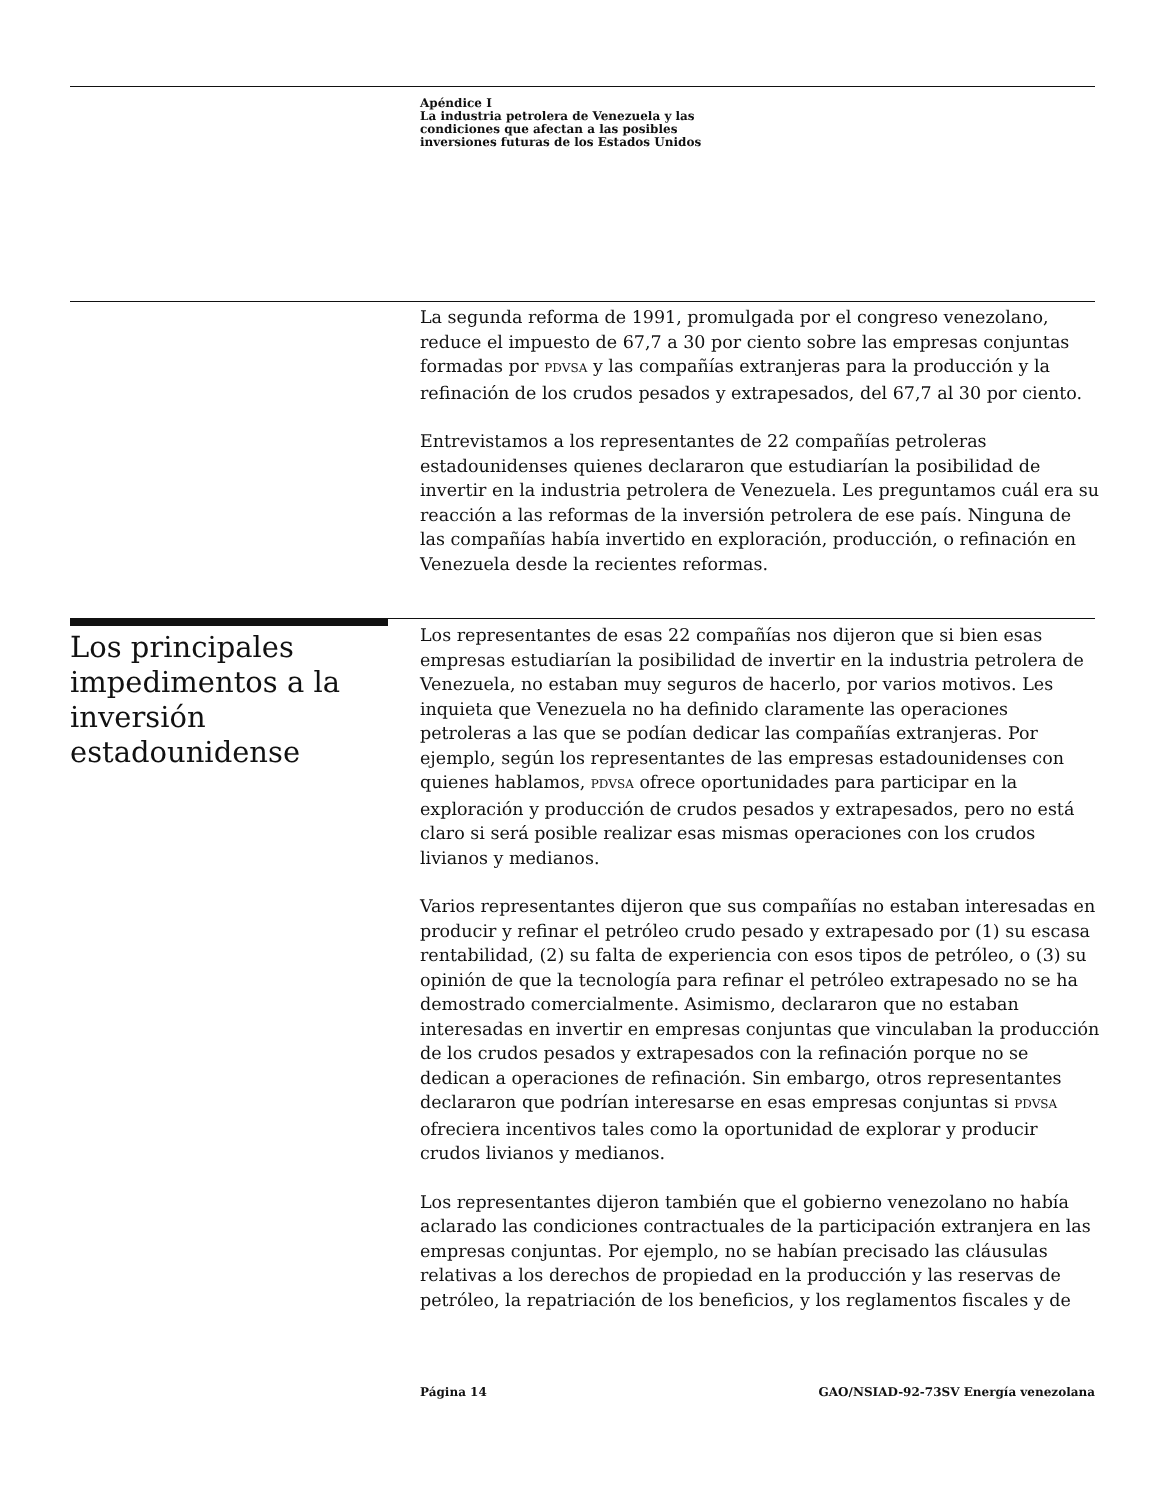Apéndice I
La industria petrolera de Venezuela y las
condiciones que afectan a las posibles
inversiones futuras de los Estados Unidos
La segunda reforma de 1991, promulgada por el congreso venezolano, reduce el impuesto de 67,7 a 30 por ciento sobre las empresas conjuntas formadas por PDVSA y las compañías extranjeras para la producción y la refinación de los crudos pesados y extrapesados, del 67,7 al 30 por ciento.
Entrevistamos a los representantes de 22 compañías petroleras estadounidenses quienes declararon que estudiarían la posibilidad de invertir en la industria petrolera de Venezuela. Les preguntamos cuál era su reacción a las reformas de la inversión petrolera de ese país. Ninguna de las compañías había invertido en exploración, producción, o refinación en Venezuela desde la recientes reformas.
Los principales impedimentos a la inversión estadounidense
Los representantes de esas 22 compañías nos dijeron que si bien esas empresas estudiarían la posibilidad de invertir en la industria petrolera de Venezuela, no estaban muy seguros de hacerlo, por varios motivos. Les inquieta que Venezuela no ha definido claramente las operaciones petroleras a las que se podían dedicar las compañías extranjeras. Por ejemplo, según los representantes de las empresas estadounidenses con quienes hablamos, PDVSA ofrece oportunidades para participar en la exploración y producción de crudos pesados y extrapesados, pero no está claro si será posible realizar esas mismas operaciones con los crudos livianos y medianos.
Varios representantes dijeron que sus compañías no estaban interesadas en producir y refinar el petróleo crudo pesado y extrapesado por (1) su escasa rentabilidad, (2) su falta de experiencia con esos tipos de petróleo, o (3) su opinión de que la tecnología para refinar el petróleo extrapesado no se ha demostrado comercialmente. Asimismo, declararon que no estaban interesadas en invertir en empresas conjuntas que vinculaban la producción de los crudos pesados y extrapesados con la refinación porque no se dedican a operaciones de refinación. Sin embargo, otros representantes declararon que podrían interesarse en esas empresas conjuntas si PDVSA ofreciera incentivos tales como la oportunidad de explorar y producir crudos livianos y medianos.
Los representantes dijeron también que el gobierno venezolano no había aclarado las condiciones contractuales de la participación extranjera en las empresas conjuntas. Por ejemplo, no se habían precisado las cláusulas relativas a los derechos de propiedad en la producción y las reservas de petróleo, la repatriación de los beneficios, y los reglamentos fiscales y de
Página 14
GAO/NSIAD-92-73SV Energía venezolana